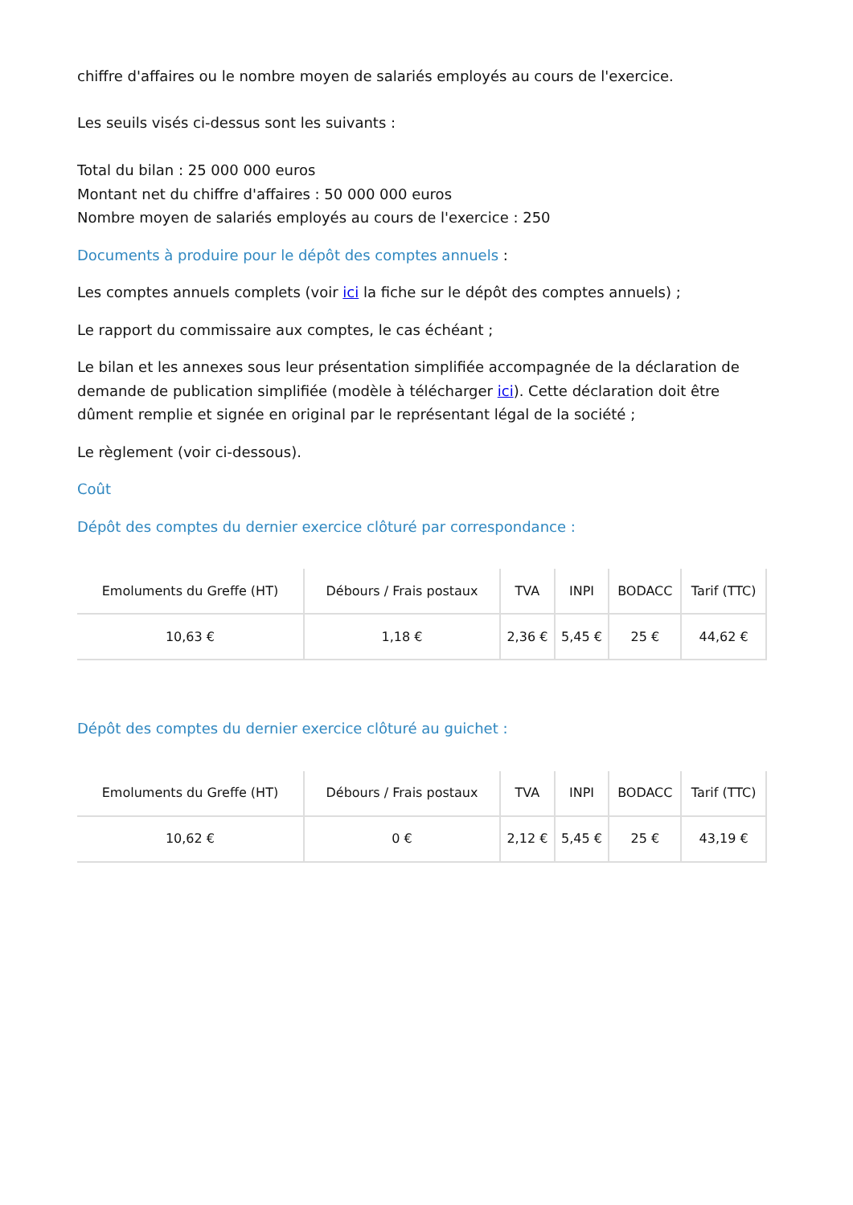chiffre d'affaires ou le nombre moyen de salariés employés au cours de l'exercice.
Les seuils visés ci-dessus sont les suivants :
Total du bilan : 25 000 000 euros
Montant net du chiffre d'affaires : 50 000 000 euros
Nombre moyen de salariés employés au cours de l'exercice : 250
Documents à produire pour le dépôt des comptes annuels :
Les comptes annuels complets (voir ici la fiche sur le dépôt des comptes annuels) ;
Le rapport du commissaire aux comptes, le cas échéant ;
Le bilan et les annexes sous leur présentation simplifiée accompagnée de la déclaration de demande de publication simplifiée (modèle à télécharger ici). Cette déclaration doit être dûment remplie et signée en original par le représentant légal de la société ;
Le règlement (voir ci-dessous).
Coût
Dépôt des comptes du dernier exercice clôturé par correspondance :
| Emoluments du Greffe (HT) | Débours / Frais postaux | TVA | INPI | BODACC | Tarif (TTC) |
| --- | --- | --- | --- | --- | --- |
| 10,63 € | 1,18 € | 2,36 € | 5,45 € | 25 € | 44,62 € |
Dépôt des comptes du dernier exercice clôturé au guichet :
| Emoluments du Greffe (HT) | Débours / Frais postaux | TVA | INPI | BODACC | Tarif (TTC) |
| --- | --- | --- | --- | --- | --- |
| 10,62 € | 0 € | 2,12 € | 5,45 € | 25 € | 43,19 € |